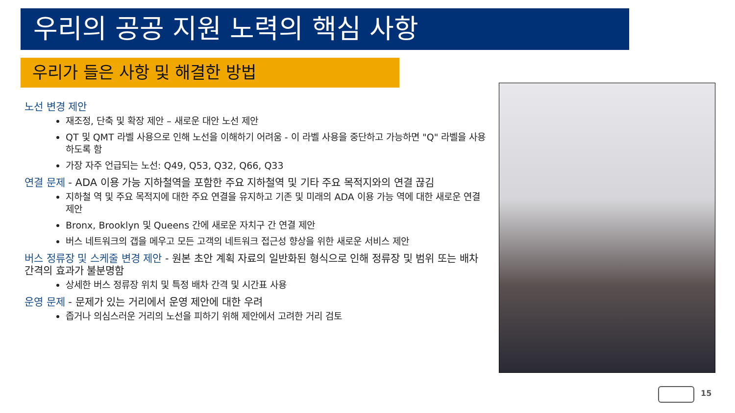우리의 공공 지원 노력의 핵심 사항
우리가 들은 사항 및 해결한 방법
노선 변경 제안
재조정, 단축 및 확장 제안 – 새로운 대안 노선 제안
QT 및 QMT 라벨 사용으로 인해 노선을 이해하기 어려움 - 이 라벨 사용을 중단하고 가능하면 "Q" 라벨을 사용하도록 함
가장 자주 언급되는 노선: Q49, Q53, Q32, Q66, Q33
연결 문제 - ADA 이용 가능 지하철역을 포함한 주요 지하철역 및 기타 주요 목적지와의 연결 끊김
지하철 역 및 주요 목적지에 대한 주요 연결을 유지하고 기존 및 미래의 ADA 이용 가능 역에 대한 새로운 연결 제안
Bronx, Brooklyn 및 Queens 간에 새로운 자치구 간 연결 제안
버스 네트워크의 갭을 메우고 모든 고객의 네트워크 접근성 향상을 위한 새로운 서비스 제안
버스 정류장 및 스케줄 변경 제안 - 원본 초안 계획 자료의 일반화된 형식으로 인해 정류장 및 범위 또는 배차 간격의 효과가 불분명함
상세한 버스 정류장 위치 및 특정 배차 간격 및 시간표 사용
운영 문제 - 문제가 있는 거리에서 운영 제안에 대한 우려
좁거나 의심스러운 거리의 노선을 피하기 위해 제안에서 고려한 거리 검토
15